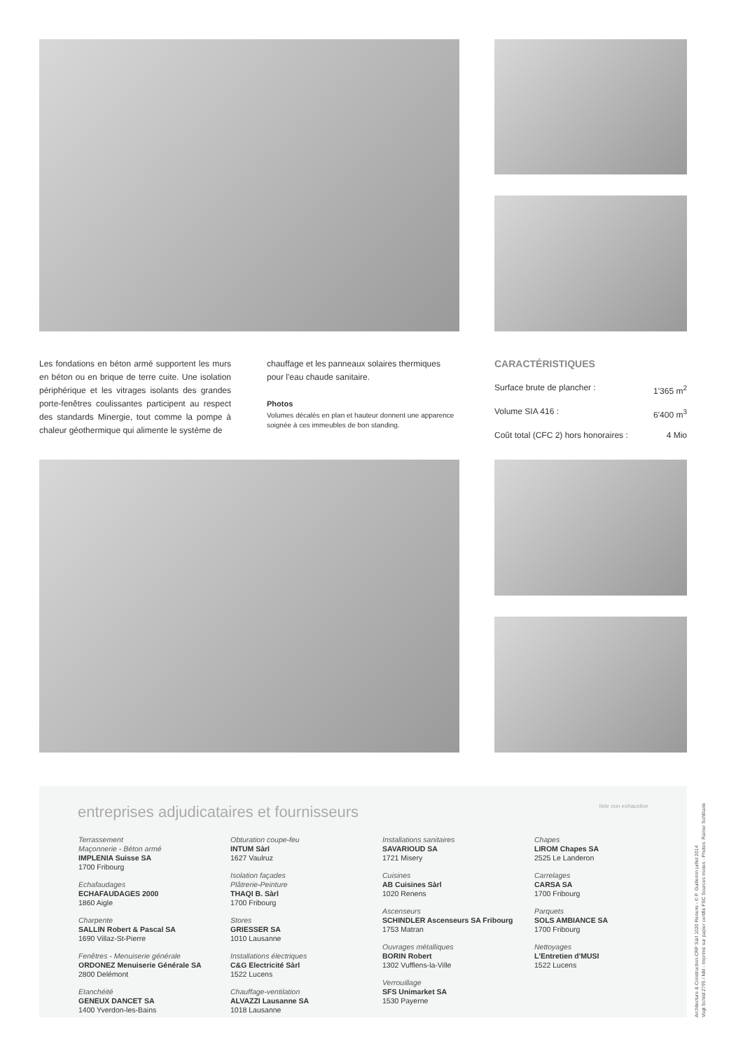Les fondations en béton armé supportent les murs en béton ou en brique de terre cuite. Une isolation périphérique et les vitrages isolants des grandes porte-fenêtres coulissantes participent au respect des standards Minergie, tout comme la pompe à chaleur géothermique qui alimente le système de
chauffage et les panneaux solaires thermiques pour l'eau chaude sanitaire.
Photos
Volumes décalés en plan et hauteur donnent une apparence soignée à ces immeubles de bon standing.
CARACTÉRISTIQUES
Surface brute de plancher : 1'365 m<sup>2</sup>
Volume SIA 416 : 6'400 m<sup>3</sup>
Coût total (CFC 2) hors honoraires : 4 Mio
entreprises adjudicataires et fournisseurs liste non exhaustive
Terrassement
Maçonnerie - Béton armé
IMPLENIA Suisse SA
1700 Fribourg
Echafaudages
ECHAFAUDAGES 2000
1860 Aigle
Charpente
SALLIN Robert & Pascal SA
1690 Villaz-St-Pierre
Fenêtres - Menuiserie générale
ORDONEZ Menuiserie Générale SA
2800 Delémont
Etanchéité
GENEUX DANCET SA
1400 Yverdon-les-Bains
Obturation coupe-feu
INTUM Sàrl
1627 Vaulruz
Isolation façades
Plâtrerie-Peinture
THAQI B. Sàrl
1700 Fribourg
Stores
GRIESSER SA
1010 Lausanne
Installations électriques
C&G Electricité Sàrl
1522 Lucens
Chauffage-ventilation
ALVAZZI Lausanne SA
1018 Lausanne
Installations sanitaires
SAVARIOUD SA
1721 Misery
Cuisines
AB Cuisines Sàrl
1020 Renens
Ascenseurs
SCHINDLER Ascenseurs SA Fribourg
1753 Matran
Ouvrages métalliques
BORIN Robert
1302 Vufflens-la-Ville
Verrouillage
SFS Unimarket SA
1530 Payerne
Chapes
LIROM Chapes SA
2525 Le Landeron
Carrelages
CARSA SA
1700 Fribourg
Parquets
SOLS AMBIANCE SA
1700 Fribourg
Nettoyages
L'Entretien d'MUSI
1522 Lucens
Architecture & Construction CRP Sàrl 1020 Renens - © P. Guillemin juillet 2014
Vogt Schild 2795 / NM - Imprimé sur papier certifié FSC Sources mixtes - Photos: Rainer Sohlbank